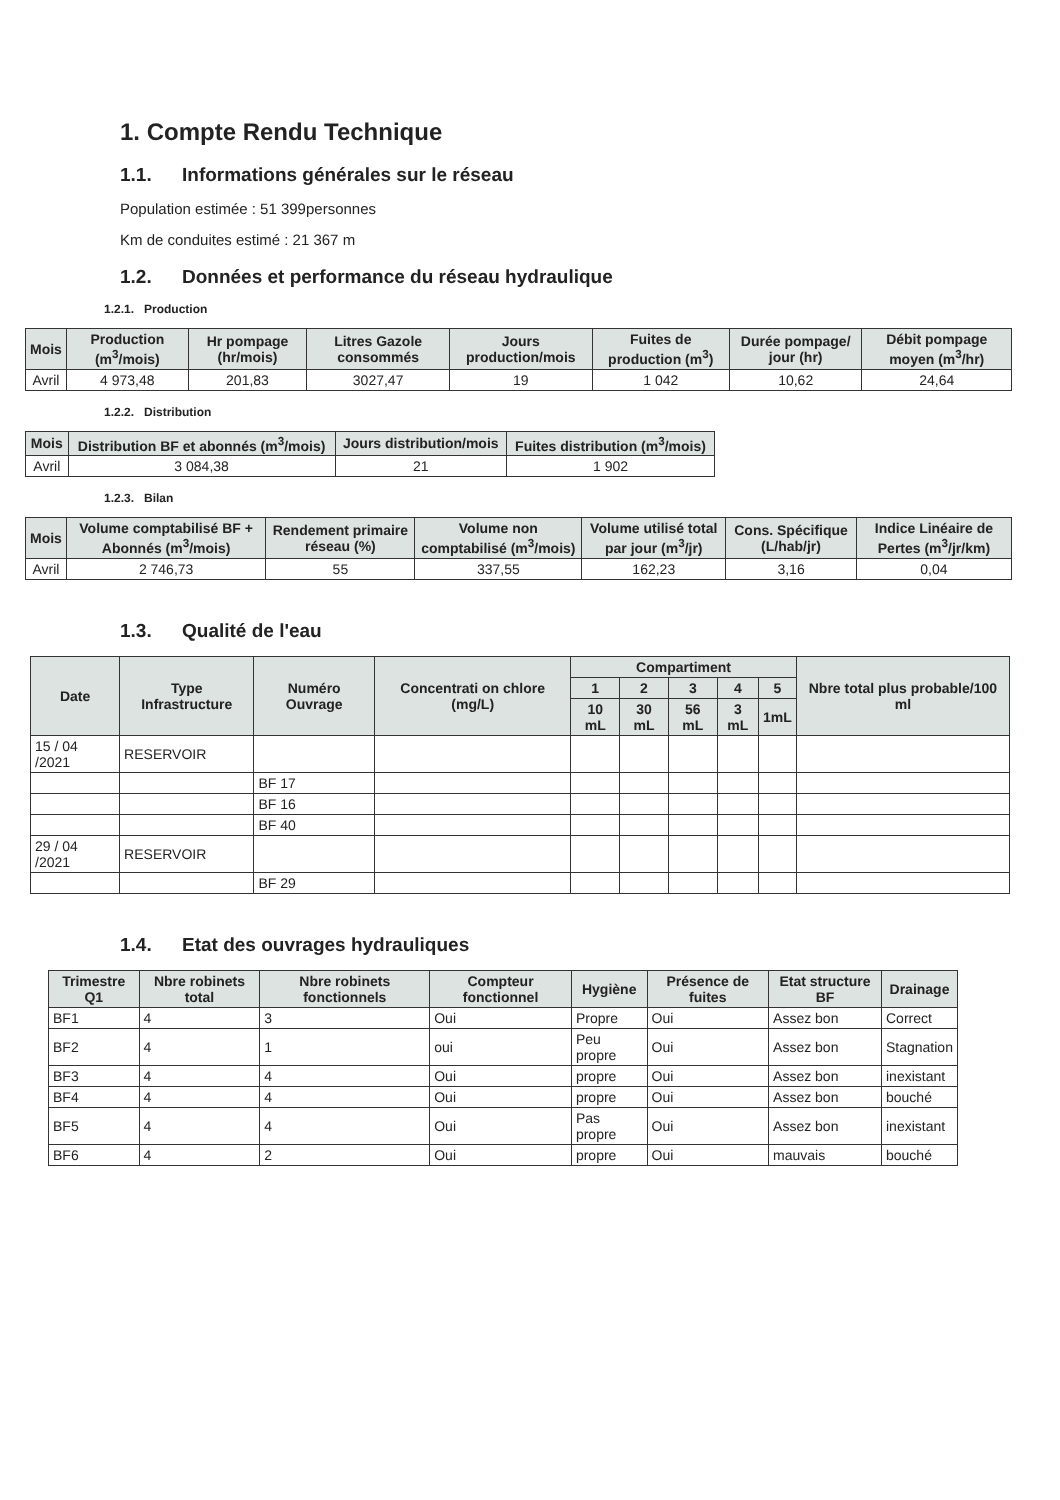1. Compte Rendu Technique
1.1. Informations générales sur le réseau
Population estimée : 51 399personnes
Km de conduites estimé : 21 367 m
1.2. Données et performance du réseau hydraulique
1.2.1. Production
| Mois | Production (m<sup>3</sup>/mois) | Hr pompage (hr/mois) | Litres Gazole consommés | Jours production/mois | Fuites de production (m<sup>3</sup>) | Durée pompage/ jour (hr) | Débit pompage moyen (m<sup>3</sup>/hr) |
| --- | --- | --- | --- | --- | --- | --- | --- |
| Avril | 4 973,48 | 201,83 | 3027,47 | 19 | 1 042 | 10,62 | 24,64 |
1.2.2. Distribution
| Mois | Distribution BF et abonnés (m<sup>3</sup>/mois) | Jours distribution/mois | Fuites distribution (m<sup>3</sup>/mois) |
| --- | --- | --- | --- |
| Avril | 3 084,38 | 21 | 1 902 |
1.2.3. Bilan
| Mois | Volume comptabilisé BF + Abonnés (m<sup>3</sup>/mois) | Rendement primaire réseau (%) | Volume non comptabilisé (m<sup>3</sup>/mois) | Volume utilisé total par jour (m<sup>3</sup>/jr) | Cons. Spécifique (L/hab/jr) | Indice Linéaire de Pertes (m<sup>3</sup>/jr/km) |
| --- | --- | --- | --- | --- | --- | --- |
| Avril | 2 746,73 | 55 | 337,55 | 162,23 | 3,16 | 0,04 |
1.3. Qualité de l'eau
| Date | Type Infrastructure | Numéro Ouvrage | Concentrati on chlore (mg/L) | Compartiment | | | | | Nbre total plus probable/100 ml |
| --- | --- | --- | --- | --- | --- | --- | --- | --- | --- |
| | | | | 1 | 2 | 3 | 4 | 5 | |
| | | | | 10 mL | 30 mL | 56 mL | 3 mL | 1mL | |
| 15 / 04 /2021 | RESERVOIR | | | | | | | | |
| | | BF 17 | | | | | | | |
| | | BF 16 | | | | | | | |
| | | BF 40 | | | | | | | |
| 29 / 04 /2021 | RESERVOIR | | | | | | | | |
| | | BF 29 | | | | | | | |
1.4. Etat des ouvrages hydrauliques
| Trimestre Q1 | Nbre robinets total | Nbre robinets fonctionnels | Compteur fonctionnel | Hygiène | Présence de fuites | Etat structure BF | Drainage |
| --- | --- | --- | --- | --- | --- | --- | --- |
| BF1 | 4 | 3 | Oui | Propre | Oui | Assez bon | Correct |
| BF2 | 4 | 1 | oui | Peu propre | Oui | Assez bon | Stagnation |
| BF3 | 4 | 4 | Oui | propre | Oui | Assez bon | inexistant |
| BF4 | 4 | 4 | Oui | propre | Oui | Assez bon | bouché |
| BF5 | 4 | 4 | Oui | Pas propre | Oui | Assez bon | inexistant |
| BF6 | 4 | 2 | Oui | propre | Oui | mauvais | bouché |